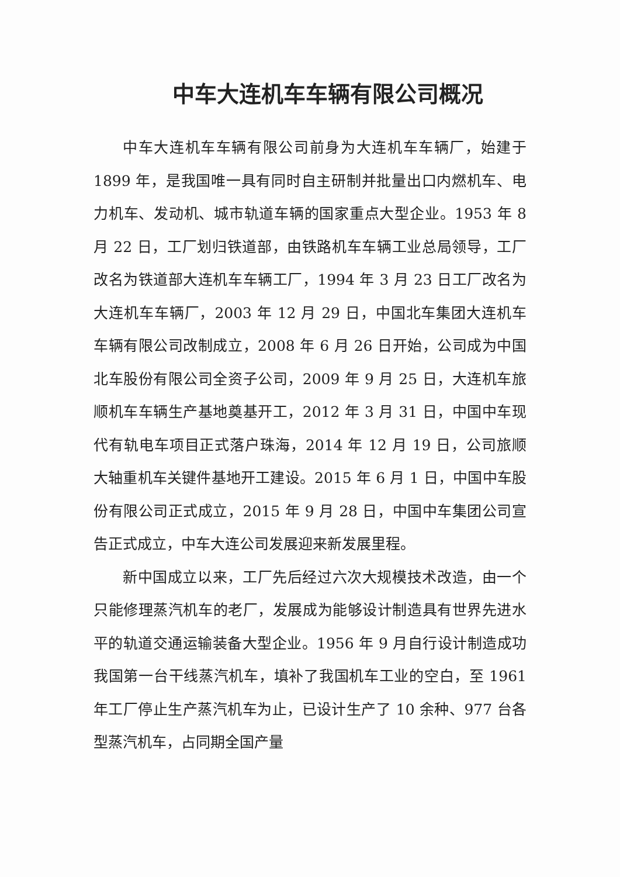中车大连机车车辆有限公司概况
中车大连机车车辆有限公司前身为大连机车车辆厂，始建于 1899 年，是我国唯一具有同时自主研制并批量出口内燃机车、电力机车、发动机、城市轨道车辆的国家重点大型企业。1953 年 8 月 22 日，工厂划归铁道部，由铁路机车车辆工业总局领导，工厂改名为铁道部大连机车车辆工厂，1994 年 3 月 23 日工厂改名为大连机车车辆厂，2003 年 12 月 29 日，中国北车集团大连机车车辆有限公司改制成立，2008 年 6 月 26 日开始，公司成为中国北车股份有限公司全资子公司，2009 年 9 月 25 日，大连机车旅顺机车车辆生产基地奠基开工，2012 年 3 月 31 日，中国中车现代有轨电车项目正式落户珠海，2014 年 12 月 19 日，公司旅顺大轴重机车关键件基地开工建设。2015 年 6 月 1 日，中国中车股份有限公司正式成立，2015 年 9 月 28 日，中国中车集团公司宣告正式成立，中车大连公司发展迎来新发展里程。
新中国成立以来，工厂先后经过六次大规模技术改造，由一个只能修理蒸汽机车的老厂，发展成为能够设计制造具有世界先进水平的轨道交通运输装备大型企业。1956 年 9 月自行设计制造成功我国第一台干线蒸汽机车，填补了我国机车工业的空白，至 1961 年工厂停止生产蒸汽机车为止，已设计生产了 10 余种、977 台各型蒸汽机车，占同期全国产量